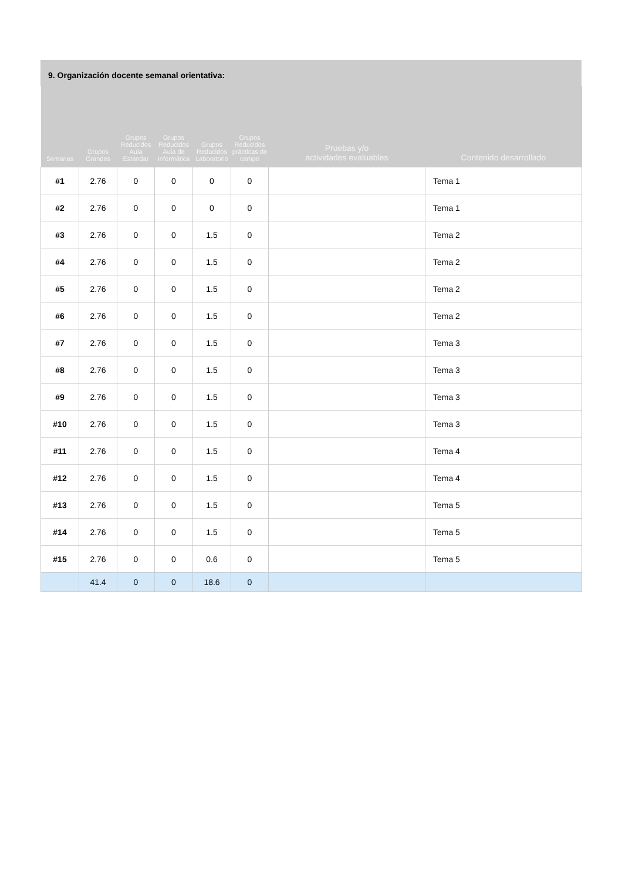9. Organización docente semanal orientativa:
| Semanas | Grupos Grandes | Grupos Reducidos Aula Estandar | Grupos Reducidos Aula de Informática | Grupos Reducidos Laboratorio | Grupos Reducidos prácticas de campo | Pruebas y/o actividades evaluables | Contenido desarrollado |
| --- | --- | --- | --- | --- | --- | --- | --- |
| #1 | 2.76 | 0 | 0 | 0 | 0 | | Tema 1 |
| #2 | 2.76 | 0 | 0 | 0 | 0 | | Tema 1 |
| #3 | 2.76 | 0 | 0 | 1.5 | 0 | | Tema 2 |
| #4 | 2.76 | 0 | 0 | 1.5 | 0 | | Tema 2 |
| #5 | 2.76 | 0 | 0 | 1.5 | 0 | | Tema 2 |
| #6 | 2.76 | 0 | 0 | 1.5 | 0 | | Tema 2 |
| #7 | 2.76 | 0 | 0 | 1.5 | 0 | | Tema 3 |
| #8 | 2.76 | 0 | 0 | 1.5 | 0 | | Tema 3 |
| #9 | 2.76 | 0 | 0 | 1.5 | 0 | | Tema 3 |
| #10 | 2.76 | 0 | 0 | 1.5 | 0 | | Tema 3 |
| #11 | 2.76 | 0 | 0 | 1.5 | 0 | | Tema 4 |
| #12 | 2.76 | 0 | 0 | 1.5 | 0 | | Tema 4 |
| #13 | 2.76 | 0 | 0 | 1.5 | 0 | | Tema 5 |
| #14 | 2.76 | 0 | 0 | 1.5 | 0 | | Tema 5 |
| #15 | 2.76 | 0 | 0 | 0.6 | 0 | | Tema 5 |
| | 41.4 | 0 | 0 | 18.6 | 0 | | |